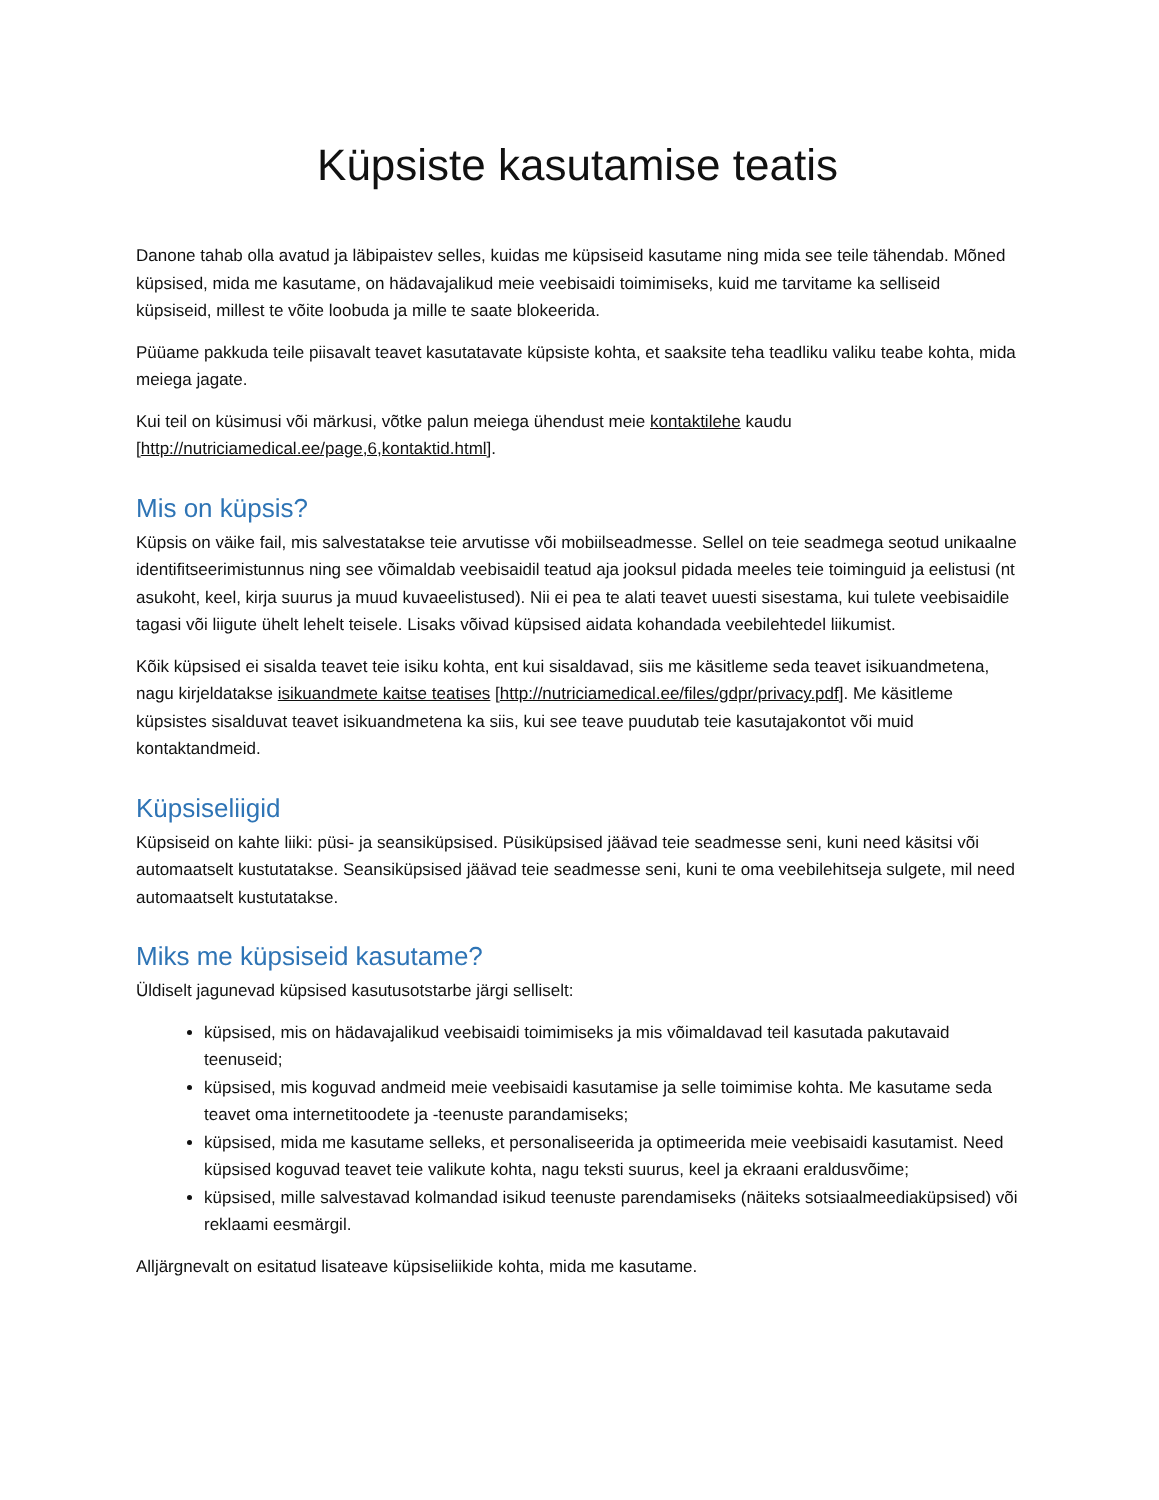Küpsiste kasutamise teatis
Danone tahab olla avatud ja läbipaistev selles, kuidas me küpsiseid kasutame ning mida see teile tähendab. Mõned küpsised, mida me kasutame, on hädavajalikud meie veebisaidi toimimiseks, kuid me tarvitame ka selliseid küpsiseid, millest te võite loobuda ja mille te saate blokeerida.
Püüame pakkuda teile piisavalt teavet kasutatavate küpsiste kohta, et saaksite teha teadliku valiku teabe kohta, mida meiega jagate.
Kui teil on küsimusi või märkusi, võtke palun meiega ühendust meie kontaktilehe kaudu [http://nutriciamedical.ee/page,6,kontaktid.html].
Mis on küpsis?
Küpsis on väike fail, mis salvestatakse teie arvutisse või mobiilseadmesse. Sellel on teie seadmega seotud unikaalne identifitseerimistunnus ning see võimaldab veebisaidil teatud aja jooksul pidada meeles teie toiminguid ja eelistusi (nt asukoht, keel, kirja suurus ja muud kuvaeelistused). Nii ei pea te alati teavet uuesti sisestama, kui tulete veebisaidile tagasi või liigute ühelt lehelt teisele. Lisaks võivad küpsised aidata kohandada veebilehtedel liikumist.
Kõik küpsised ei sisalda teavet teie isiku kohta, ent kui sisaldavad, siis me käsitleme seda teavet isikuandmetena, nagu kirjeldatakse isikuandmete kaitse teatises [http://nutriciamedical.ee/files/gdpr/privacy.pdf]. Me käsitleme küpsistes sisalduvat teavet isikuandmetena ka siis, kui see teave puudutab teie kasutajakontot või muid kontaktandmeid.
Küpsiseliigid
Küpsiseid on kahte liiki: püsi- ja seansiküpsised. Püsiküpsised jäävad teie seadmesse seni, kuni need käsitsi või automaatselt kustutatakse. Seansiküpsised jäävad teie seadmesse seni, kuni te oma veebilehitseja sulgete, mil need automaatselt kustutatakse.
Miks me küpsiseid kasutame?
Üldiselt jagunevad küpsised kasutusotstarbe järgi selliselt:
küpsised, mis on hädavajalikud veebisaidi toimimiseks ja mis võimaldavad teil kasutada pakutavaid teenuseid;
küpsised, mis koguvad andmeid meie veebisaidi kasutamise ja selle toimimise kohta. Me kasutame seda teavet oma internetitoodete ja -teenuste parandamiseks;
küpsised, mida me kasutame selleks, et personaliseerida ja optimeerida meie veebisaidi kasutamist. Need küpsised koguvad teavet teie valikute kohta, nagu teksti suurus, keel ja ekraani eraldusvõime;
küpsised, mille salvestavad kolmandad isikud teenuste parendamiseks (näiteks sotsiaalmeediaküpsised) või reklaami eesmärgil.
Alljärgnevalt on esitatud lisateave küpsiseliikide kohta, mida me kasutame.